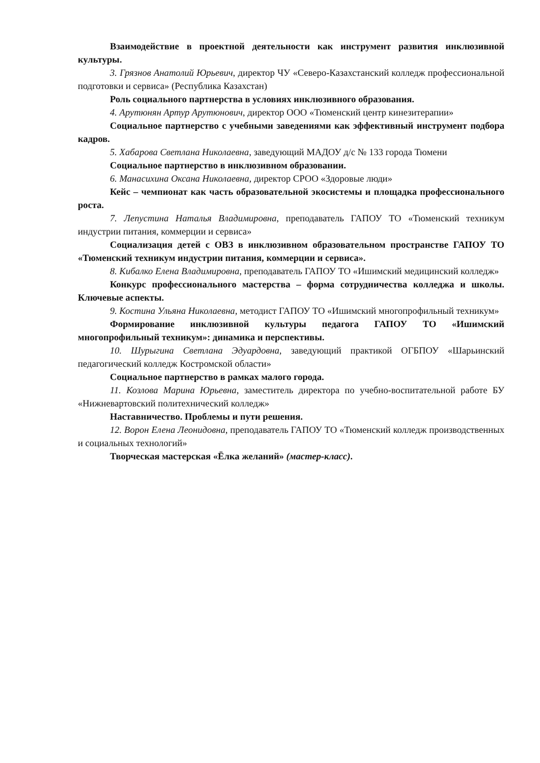Взаимодействие в проектной деятельности как инструмент развития инклюзивной культуры.
3. Грязнов Анатолий Юрьевич, директор ЧУ «Северо-Казахстанский колледж профессиональной подготовки и сервиса» (Республика Казахстан)
Роль социального партнерства в условиях инклюзивного образования.
4. Арутюнян Артур Арутюнович, директор ООО «Тюменский центр кинезитерапии»
Социальное партнерство с учебными заведениями как эффективный инструмент подбора кадров.
5. Хабарова Светлана Николаевна, заведующий МАДОУ д/с № 133 города Тюмени
Социальное партнерство в инклюзивном образовании.
6. Манасихина Оксана Николаевна, директор СРОО «Здоровые люди»
Кейс – чемпионат как часть образовательной экосистемы и площадка профессионального роста.
7. Лепустина Наталья Владимировна, преподаватель ГАПОУ ТО «Тюменский техникум индустрии питания, коммерции и сервиса»
Социализация детей с ОВЗ в инклюзивном образовательном пространстве ГАПОУ ТО «Тюменский техникум индустрии питания, коммерции и сервиса».
8. Кибалко Елена Владимировна, преподаватель ГАПОУ ТО «Ишимский медицинский колледж»
Конкурс профессионального мастерства – форма сотрудничества колледжа и школы. Ключевые аспекты.
9. Костина Ульяна Николаевна, методист ГАПОУ ТО «Ишимский многопрофильный техникум»
Формирование инклюзивной культуры педагога ГАПОУ ТО «Ишимский многопрофильный техникум»: динамика и перспективы.
10. Шурыгина Светлана Эдуардовна, заведующий практикой ОГБПОУ «Шарьинский педагогический колледж Костромской области»
Социальное партнерство в рамках малого города.
11. Козлова Марина Юрьевна, заместитель директора по учебно-воспитательной работе БУ «Нижневартовский политехнический колледж»
Наставничество. Проблемы и пути решения.
12. Ворон Елена Леонидовна, преподаватель ГАПОУ ТО «Тюменский колледж производственных и социальных технологий»
Творческая мастерская «Ёлка желаний» (мастер-класс).